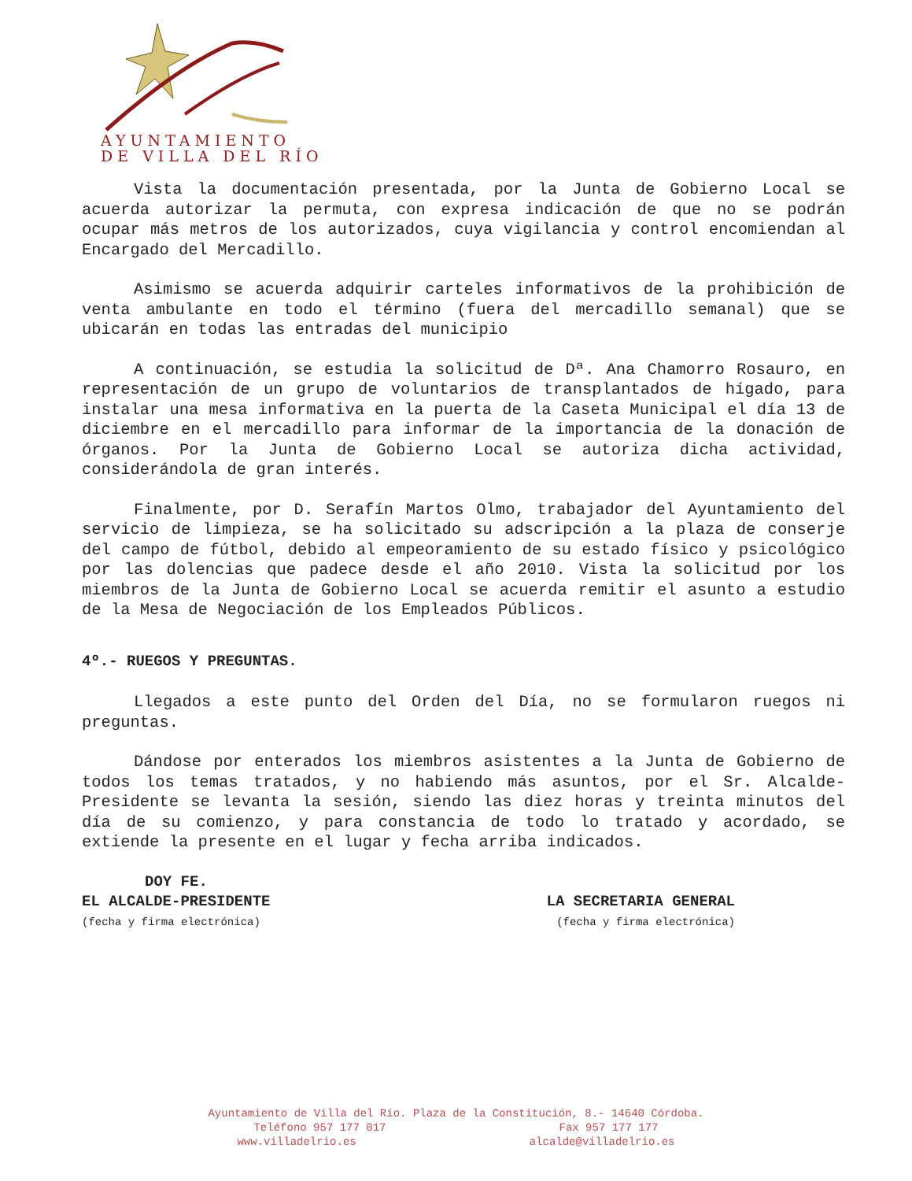AYUNTAMIENTO
DE VILLA DEL RÍO
Vista la documentación presentada, por la Junta de Gobierno Local se acuerda autorizar la permuta, con expresa indicación de que no se podrán ocupar más metros de los autorizados, cuya vigilancia y control encomiendan al Encargado del Mercadillo.
Asimismo se acuerda adquirir carteles informativos de la prohibición de venta ambulante en todo el término (fuera del mercadillo semanal) que se ubicarán en todas las entradas del municipio
A continuación, se estudia la solicitud de Dª. Ana Chamorro Rosauro, en representación de un grupo de voluntarios de transplantados de hígado, para instalar una mesa informativa en la puerta de la Caseta Municipal el día 13 de diciembre en el mercadillo para informar de la importancia de la donación de órganos. Por la Junta de Gobierno Local se autoriza dicha actividad, considerándola de gran interés.
Finalmente, por D. Serafín Martos Olmo, trabajador del Ayuntamiento del servicio de limpieza, se ha solicitado su adscripción a la plaza de conserje del campo de fútbol, debido al empeoramiento de su estado físico y psicológico por las dolencias que padece desde el año 2010. Vista la solicitud por los miembros de la Junta de Gobierno Local se acuerda remitir el asunto a estudio de la Mesa de Negociación de los Empleados Públicos.
4º.- RUEGOS Y PREGUNTAS.
Llegados a este punto del Orden del Día, no se formularon ruegos ni preguntas.
Dándose por enterados los miembros asistentes a la Junta de Gobierno de todos los temas tratados, y no habiendo más asuntos, por el Sr. Alcalde-Presidente se levanta la sesión, siendo las diez horas y treinta minutos del día de su comienzo, y para constancia de todo lo tratado y acordado, se extiende la presente en el lugar y fecha arriba indicados.
DOY FE.
EL ALCALDE-PRESIDENTE LA SECRETARIA GENERAL
(fecha y firma electrónica) (fecha y firma electrónica)
Ayuntamiento de Villa del Río. Plaza de la Constitución, 8.- 14640 Córdoba.
Teléfono 957 177 017 Fax 957 177 177
www.villadelrio.es alcalde@villadelrio.es